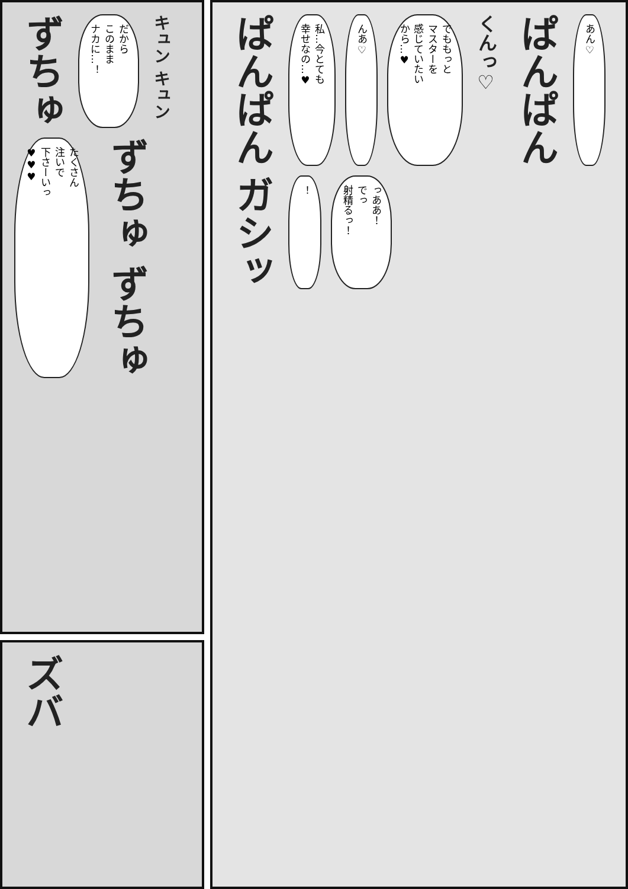ずちゅ
だから
このまま
ナカに…！
キュン キュン
たくさん
注いで
下さーいっ
♥♥♥
ずちゅ ずちゅ
ぱんぱん
私…今とても
幸せなの…♥
んあ♡
でももっと
マスターを
感じていたい
から…♥
くんっ♡
ぱんぱん
あん♡
ガシッ
！
っああ！
でっ
射精るっ！
ズバ